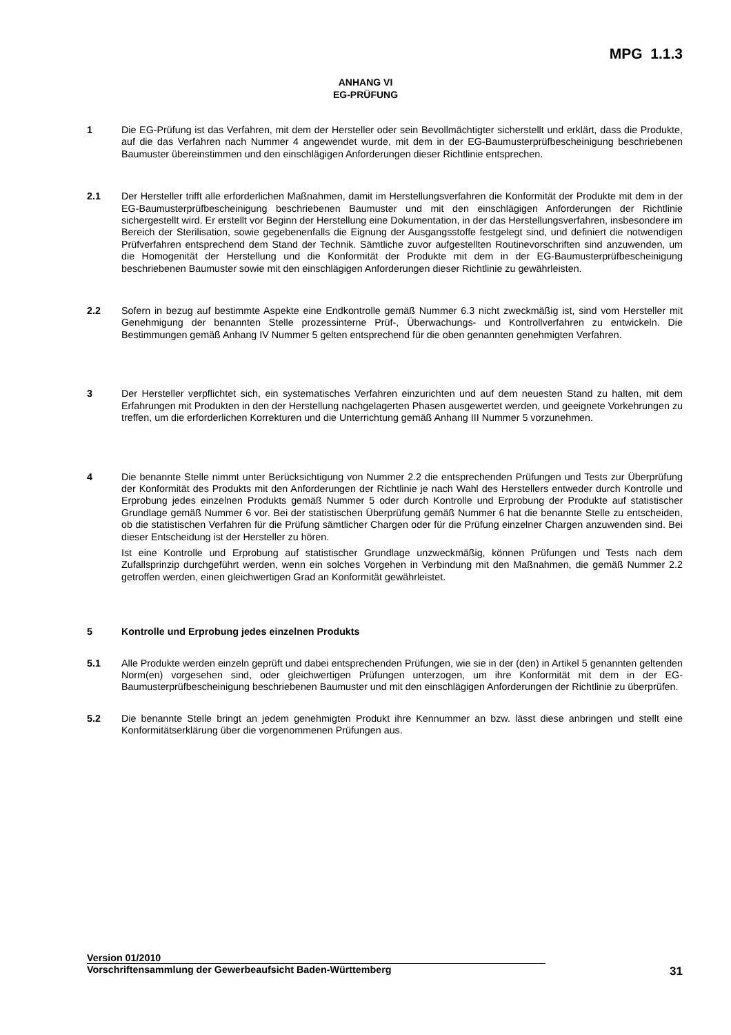MPG 1.1.3
ANHANG VI
EG-PRÜFUNG
1 Die EG-Prüfung ist das Verfahren, mit dem der Hersteller oder sein Bevollmächtigter sicherstellt und erklärt, dass die Produkte, auf die das Verfahren nach Nummer 4 angewendet wurde, mit dem in der EG-Baumusterprüfbescheinigung beschriebenen Baumuster übereinstimmen und den einschlägigen Anforderungen dieser Richtlinie entsprechen.
2.1 Der Hersteller trifft alle erforderlichen Maßnahmen, damit im Herstellungsverfahren die Konformität der Produkte mit dem in der EG-Baumusterprüfbescheinigung beschriebenen Baumuster und mit den einschlägigen Anforderungen der Richtlinie sichergestellt wird. Er erstellt vor Beginn der Herstellung eine Dokumentation, in der das Herstellungsverfahren, insbesondere im Bereich der Sterilisation, sowie gegebenenfalls die Eignung der Ausgangsstoffe festgelegt sind, und definiert die notwendigen Prüfverfahren entsprechend dem Stand der Technik. Sämtliche zuvor aufgestellten Routinevorschriften sind anzuwenden, um die Homogenität der Herstellung und die Konformität der Produkte mit dem in der EG-Baumusterprüfbescheinigung beschriebenen Baumuster sowie mit den einschlägigen Anforderungen dieser Richtlinie zu gewährleisten.
2.2 Sofern in bezug auf bestimmte Aspekte eine Endkontrolle gemäß Nummer 6.3 nicht zweckmäßig ist, sind vom Hersteller mit Genehmigung der benannten Stelle prozessinterne Prüf-, Überwachungs- und Kontrollverfahren zu entwickeln. Die Bestimmungen gemäß Anhang IV Nummer 5 gelten entsprechend für die oben genannten genehmigten Verfahren.
3 Der Hersteller verpflichtet sich, ein systematisches Verfahren einzurichten und auf dem neuesten Stand zu halten, mit dem Erfahrungen mit Produkten in den der Herstellung nachgelagerten Phasen ausgewertet werden, und geeignete Vorkehrungen zu treffen, um die erforderlichen Korrekturen und die Unterrichtung gemäß Anhang III Nummer 5 vorzunehmen.
4 Die benannte Stelle nimmt unter Berücksichtigung von Nummer 2.2 die entsprechenden Prüfungen und Tests zur Überprüfung der Konformität des Produkts mit den Anforderungen der Richtlinie je nach Wahl des Herstellers entweder durch Kontrolle und Erprobung jedes einzelnen Produkts gemäß Nummer 5 oder durch Kontrolle und Erprobung der Produkte auf statistischer Grundlage gemäß Nummer 6 vor. Bei der statistischen Überprüfung gemäß Nummer 6 hat die benannte Stelle zu entscheiden, ob die statistischen Verfahren für die Prüfung sämtlicher Chargen oder für die Prüfung einzelner Chargen anzuwenden sind. Bei dieser Entscheidung ist der Hersteller zu hören.
Ist eine Kontrolle und Erprobung auf statistischer Grundlage unzweckmäßig, können Prüfungen und Tests nach dem Zufallsprinzip durchgeführt werden, wenn ein solches Vorgehen in Verbindung mit den Maßnahmen, die gemäß Nummer 2.2 getroffen werden, einen gleichwertigen Grad an Konformität gewährleistet.
5 Kontrolle und Erprobung jedes einzelnen Produkts
5.1 Alle Produkte werden einzeln geprüft und dabei entsprechenden Prüfungen, wie sie in der (den) in Artikel 5 genannten geltenden Norm(en) vorgesehen sind, oder gleichwertigen Prüfungen unterzogen, um ihre Konformität mit dem in der EG-Baumusterprüfbescheinigung beschriebenen Baumuster und mit den einschlägigen Anforderungen der Richtlinie zu überprüfen.
5.2 Die benannte Stelle bringt an jedem genehmigten Produkt ihre Kennummer an bzw. lässt diese anbringen und stellt eine Konformitätserklärung über die vorgenommenen Prüfungen aus.
Version 01/2010
Vorschriftensammlung der Gewerbeaufsicht Baden-Württemberg
31